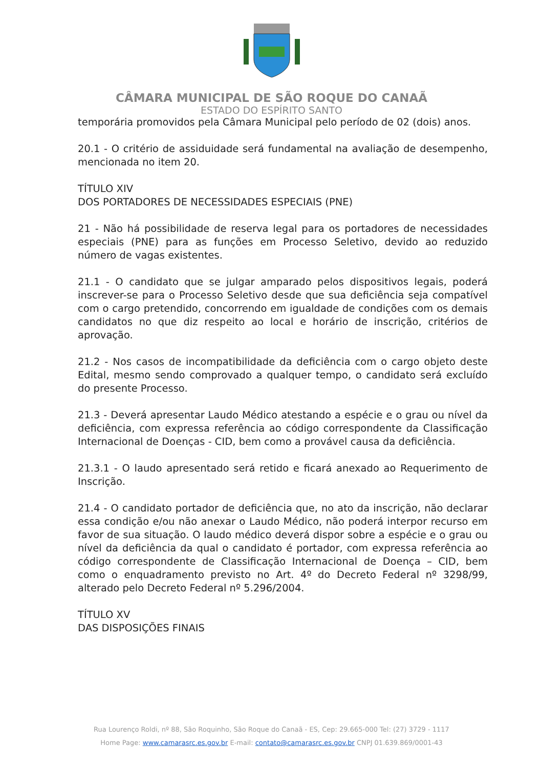CÂMARA MUNICIPAL DE SÃO ROQUE DO CANAÃ
ESTADO DO ESPÍRITO SANTO
temporária promovidos pela Câmara Municipal pelo período de 02 (dois) anos.
20.1 - O critério de assiduidade será fundamental na avaliação de desempenho, mencionada no item 20.
TÍTULO XIV
DOS PORTADORES DE NECESSIDADES ESPECIAIS (PNE)
21 - Não há possibilidade de reserva legal para os portadores de necessidades especiais (PNE) para as funções em Processo Seletivo, devido ao reduzido número de vagas existentes.
21.1 - O candidato que se julgar amparado pelos dispositivos legais, poderá inscrever-se para o Processo Seletivo desde que sua deficiência seja compatível com o cargo pretendido, concorrendo em igualdade de condições com os demais candidatos no que diz respeito ao local e horário de inscrição, critérios de aprovação.
21.2 - Nos casos de incompatibilidade da deficiência com o cargo objeto deste Edital, mesmo sendo comprovado a qualquer tempo, o candidato será excluído do presente Processo.
21.3 - Deverá apresentar Laudo Médico atestando a espécie e o grau ou nível da deficiência, com expressa referência ao código correspondente da Classificação Internacional de Doenças - CID, bem como a provável causa da deficiência.
21.3.1 - O laudo apresentado será retido e ficará anexado ao Requerimento de Inscrição.
21.4 - O candidato portador de deficiência que, no ato da inscrição, não declarar essa condição e/ou não anexar o Laudo Médico, não poderá interpor recurso em favor de sua situação. O laudo médico deverá dispor sobre a espécie e o grau ou nível da deficiência da qual o candidato é portador, com expressa referência ao código correspondente de Classificação Internacional de Doença – CID, bem como o enquadramento previsto no Art. 4º do Decreto Federal nº 3298/99, alterado pelo Decreto Federal nº 5.296/2004.
TÍTULO XV
DAS DISPOSIÇÕES FINAIS
Rua Lourenço Roldi, nº 88, São Roquinho, São Roque do Canaã - ES, Cep: 29.665-000 Tel: (27) 3729 - 1117
Home Page: www.camarasrc.es.gov.br E-mail: contato@camarasrc.es.gov.br CNPJ 01.639.869/0001-43